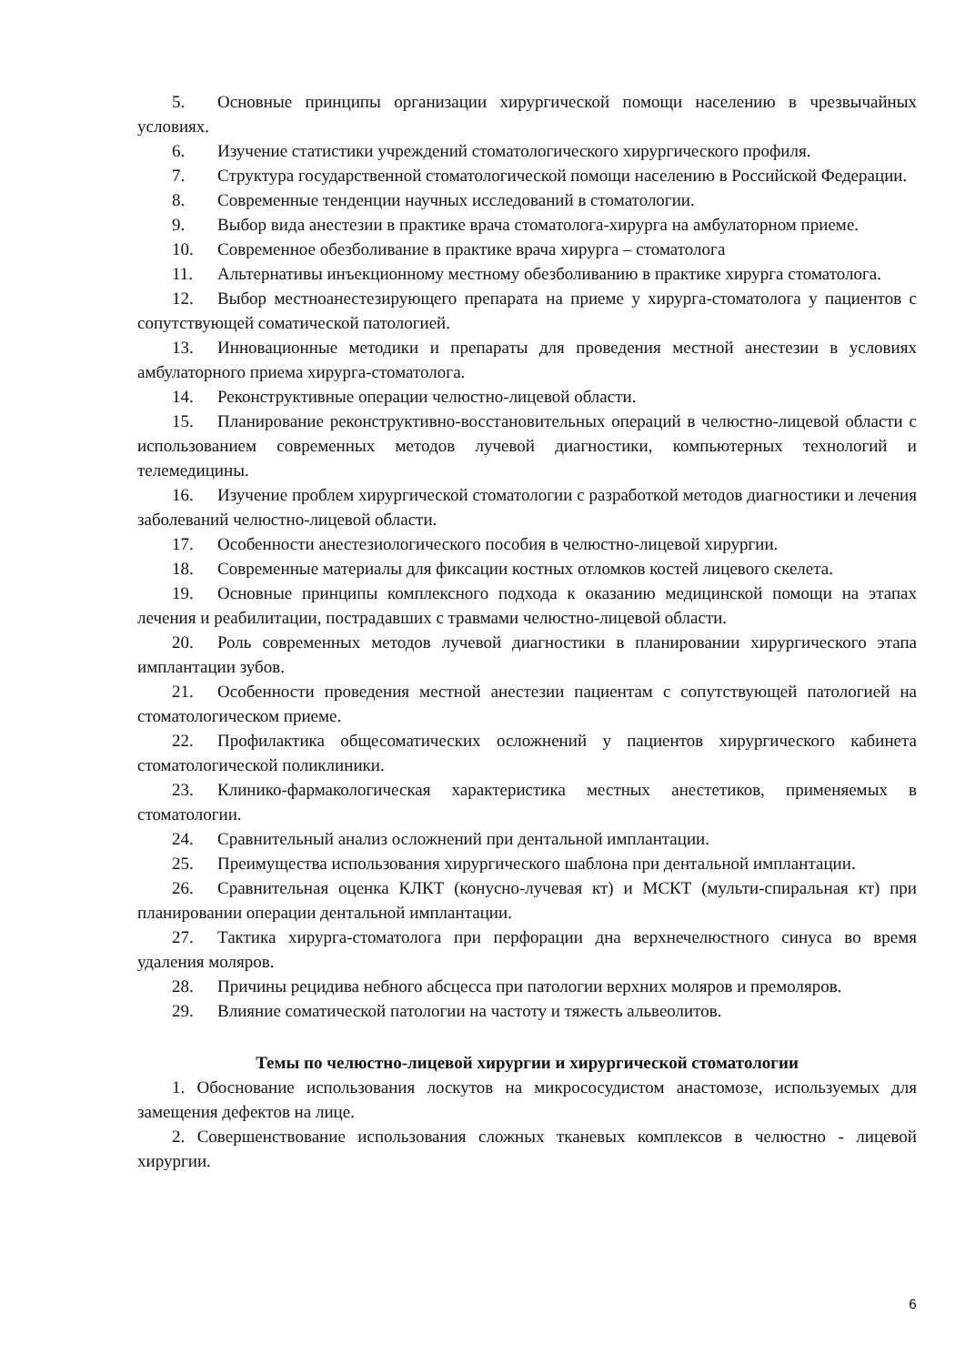5. Основные принципы организации хирургической помощи населению в чрезвычайных условиях.
6. Изучение статистики учреждений стоматологического хирургического профиля.
7. Структура государственной стоматологической помощи населению в Российской Федерации.
8. Современные тенденции научных исследований в стоматологии.
9. Выбор вида анестезии в практике врача стоматолога-хирурга на амбулаторном приеме.
10. Современное обезболивание в практике врача хирурга – стоматолога
11. Альтернативы инъекционному местному обезболиванию в практике хирурга стоматолога.
12. Выбор местноанестезирующего препарата на приеме у хирурга-стоматолога у пациентов с сопутствующей соматической патологией.
13. Инновационные методики и препараты для проведения местной анестезии в условиях амбулаторного приема хирурга-стоматолога.
14. Реконструктивные операции челюстно-лицевой области.
15. Планирование реконструктивно-восстановительных операций в челюстно-лицевой области с использованием современных методов лучевой диагностики, компьютерных технологий и телемедицины.
16. Изучение проблем хирургической стоматологии с разработкой методов диагностики и лечения заболеваний челюстно-лицевой области.
17. Особенности анестезиологического пособия в челюстно-лицевой хирургии.
18. Современные материалы для фиксации костных отломков костей лицевого скелета.
19. Основные принципы комплексного подхода к оказанию медицинской помощи на этапах лечения и реабилитации, пострадавших с травмами челюстно-лицевой области.
20. Роль современных методов лучевой диагностики в планировании хирургического этапа имплантации зубов.
21. Особенности проведения местной анестезии пациентам с сопутствующей патологией на стоматологическом приеме.
22. Профилактика общесоматических осложнений у пациентов хирургического кабинета стоматологической поликлиники.
23. Клинико-фармакологическая характеристика местных анестетиков, применяемых в стоматологии.
24. Сравнительный анализ осложнений при дентальной имплантации.
25. Преимущества использования хирургического шаблона при дентальной имплантации.
26. Сравнительная оценка КЛКТ (конусно-лучевая кт) и МСКТ (мульти-спиральная кт) при планировании операции дентальной имплантации.
27. Тактика хирурга-стоматолога при перфорации дна верхнечелюстного синуса во время удаления моляров.
28. Причины рецидива небного абсцесса при патологии верхних моляров и премоляров.
29. Влияние соматической патологии на частоту и тяжесть альвеолитов.
Темы по челюстно-лицевой хирургии и хирургической стоматологии
1. Обоснование использования лоскутов на микрососудистом анастомозе, используемых для замещения дефектов на лице.
2. Совершенствование использования сложных тканевых комплексов в челюстно - лицевой хирургии.
6